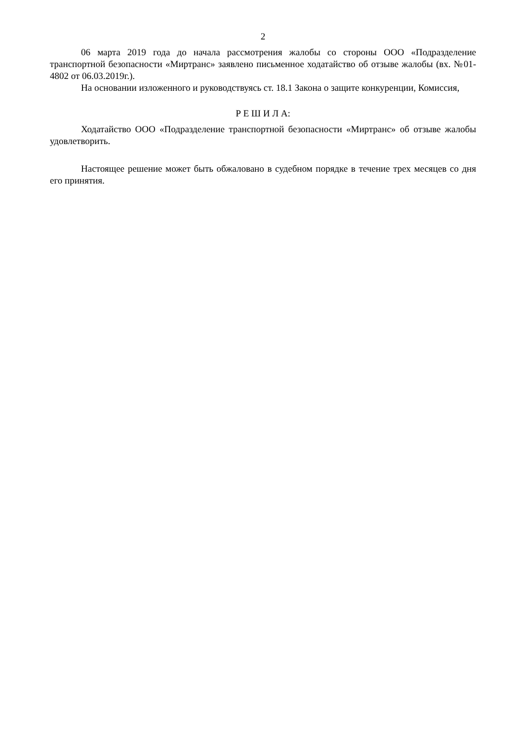2
06 марта 2019 года до начала рассмотрения жалобы со стороны ООО «Подразделение транспортной безопасности «Миртранс» заявлено письменное ходатайство об отзыве жалобы (вх. №01-4802 от 06.03.2019г.).
На основании изложенного и руководствуясь ст. 18.1 Закона о защите конкуренции, Комиссия,
Р Е Ш И Л А:
Ходатайство ООО «Подразделение транспортной безопасности «Миртранс» об отзыве жалобы удовлетворить.
Настоящее решение может быть обжаловано в судебном порядке в течение трех месяцев со дня его принятия.